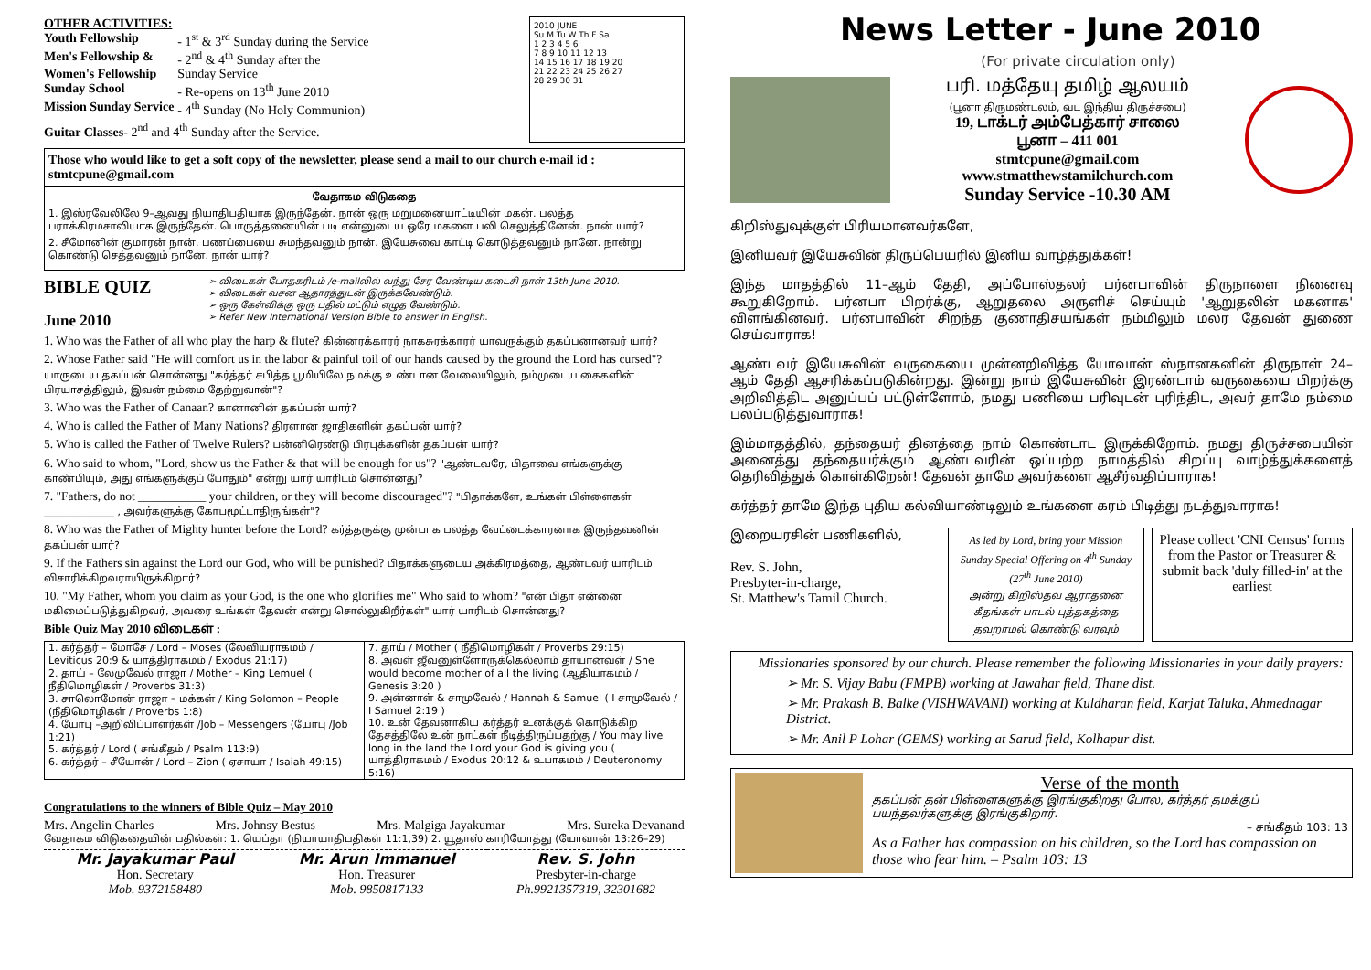OTHER ACTIVITIES:
| Youth Fellowship | - 1<sup>st</sup> & 3<sup>rd</sup> Sunday during the Service |
| Men's Fellowship & | - 2<sup>nd</sup> & 4<sup>th</sup> Sunday after the |
| Women's Fellowship | Sunday Service |
| Sunday School | - Re-opens on 13<sup>th</sup> June 2010 |
| Mission Sunday Service | - 4<sup>th</sup> Sunday (No Holy Communion) |
Guitar Classes- 2<sup>nd</sup> and 4<sup>th</sup> Sunday after the Service.
2010 JUNE
Su M Tu W Th F Sa
1 2 3 4 5 6
7 8 9 10 11 12 13
14 15 16 17 18 19 20
21 22 23 24 25 26 27
28 29 30 31
Those who would like to get a soft copy of the newsletter, please send a mail to our church e-mail id : stmtcpune@gmail.com
வேதாகம விடுகதை
1. இஸ்ரவேலிலே 9–ஆவது நியாதிபதியாக இருந்தேன். நான் ஒரு மறுமனையாட்டியின் மகன். பலத்த பராக்கிரமசாலியாக இருந்தேன். பொருத்தனையின் படி என்னுடைய ஒரே மகளை பலி செலுத்தினேன். நான் யார்?
2. சீமோனின் குமாரன் நான். பணப்பையை சுமந்தவனும் நான். இயேசுவை காட்டி கொடுத்தவனும் நானே. நான்று கொண்டு செத்தவனும் நானே. நான் யார்?
BIBLE QUIZ
June 2010
➢ விடைகள் போதகரிடம் /e-mailலில் வந்து சேர வேண்டிய கடைசி நாள் 13th June 2010.
➢ விடைகள் வசன ஆதாரத்துடன் இருக்கவேண்டும்.
➢ ஒரு கேள்விக்கு ஒரு பதில் மட்டும் எழுத வேண்டும்.
➢ Refer New International Version Bible to answer in English.
1. Who was the Father of all who play the harp & flute? கின்னரக்காரர் நாகசுரக்காரர் யாவருக்கும் தகப்பனானவர் யார்?
2. Whose Father said "He will comfort us in the labor & painful toil of our hands caused by the ground the Lord has cursed"? யாருடைய தகப்பன் சொன்னது "கர்த்தர் சபித்த பூமியிலே நமக்கு உண்டான வேலையிலும், நம்முடைய கைகளின் பிரயாசத்திலும், இவன் நம்மை தேற்றுவான்"?
3. Who was the Father of Canaan? கானானின் தகப்பன் யார்?
4. Who is called the Father of Many Nations? திரளான ஜாதிகளின் தகப்பன் யார்?
5. Who is called the Father of Twelve Rulers? பன்னிரெண்டு பிரபுக்களின் தகப்பன் யார்?
6. Who said to whom, "Lord, show us the Father & that will be enough for us"? "ஆண்டவரே, பிதாவை எங்களுக்கு காண்பியும், அது எங்களுக்குப் போதும்" என்று யார் யாரிடம் சொன்னது?
7. "Fathers, do not ___________ your children, or they will become discouraged"? "பிதாக்களே, உங்கள் பிள்ளைகள் ______________ , அவர்களுக்கு கோபமூட்டாதிருங்கள்"?
8. Who was the Father of Mighty hunter before the Lord? கர்த்தருக்கு முன்பாக பலத்த வேட்டைக்காரனாக இருந்தவனின் தகப்பன் யார்?
9. If the Fathers sin against the Lord our God, who will be punished? பிதாக்களுடைய அக்கிரமத்தை, ஆண்டவர் யாரிடம் விசாரிக்கிறவராயிருக்கிறார்?
10. "My Father, whom you claim as your God, is the one who glorifies me" Who said to whom? "என் பிதா என்னை மகிமைப்படுத்துகிறவர், அவரை உங்கள் தேவன் என்று சொல்லுகிறீர்கள்" யார் யாரிடம் சொன்னது?
Bible Quiz May 2010 விடைகள் :
| 1. கர்த்தர் – மோசே / Lord – Moses (லேவியராகமம் / Leviticus 20:9 & யாத்திராகமம் / Exodus 21:17) 2. தாய் – லேமுவேல் ராஜா / Mother – King Lemuel ( நீதிமொழிகள் / Proverbs 31:3) 3. சாலொமோன் ராஜா – மக்கள் / King Solomon – People (நீதிமொழிகள் / Proverbs 1:8) 4. யோபு –அறிவிப்பாளர்கள் /Job – Messengers (யோபு /Job 1:21) 5. கர்த்தர் / Lord ( சங்கீதம் / Psalm 113:9) 6. கர்த்தர் – சீயோன் / Lord – Zion ( ஏசாயா / Isaiah 49:15) | 7. தாய் / Mother ( நீதிமொழிகள் / Proverbs 29:15) 8. அவள் ஜீவனுள்ளோருக்கெல்லாம் தாயானவள் / She would become mother of all the living (ஆதியாகமம் / Genesis 3:20 ) 9. அன்னாள் & சாமுவேல் / Hannah & Samuel ( I சாமுவேல் / I Samuel 2:19 ) 10. உன் தேவனாகிய கர்த்தர் உனக்குக் கொடுக்கிற தேசத்திலே உன் நாட்கள் நீடித்திருப்பதற்கு / You may live long in the land the Lord your God is giving you ( யாத்திராகமம் / Exodus 20:12 & உபாகமம் / Deuteronomy 5:16) |
Congratulations to the winners of Bible Quiz – May 2010
Mrs. Angelin Charles Mrs. Johnsy Bestus Mrs. Malgiga Jayakumar Mrs. Sureka Devanand
வேதாகம விடுகதையின் பதில்கள்: 1. யெப்தா (நியாயாதிபதிகள் 11:1,39) 2. யூதாஸ் காரியோத்து (யோவான் 13:26–29)
| Mr. Jayakumar Paul Hon. Secretary Mob. 9372158480 | Mr. Arun Immanuel Hon. Treasurer Mob. 9850817133 | Rev. S. John Presbyter-in-charge Ph.9921357319, 32301682 |
News Letter - June 2010
(For private circulation only)
பரி. மத்தேயு தமிழ் ஆலயம்
(பூனா திருமண்டலம், வட இந்திய திருச்சபை)
19, டாக்டர் அம்பேத்கார் சாலை
பூனா – 411 001
stmtcpune@gmail.com
www.stmatthewstamilchurch.com
Sunday Service -10.30 AM
கிறிஸ்துவுக்குள் பிரியமானவர்களே,
இனியவர் இயேசுவின் திருப்பெயரில் இனிய வாழ்த்துக்கள்!
இந்த மாதத்தில் 11–ஆம் தேதி, அப்போஸ்தலர் பர்னபாவின் திருநாளை நினைவு கூறுகிறோம். பர்னபா பிறர்க்கு, ஆறுதலை அருளிச் செய்யும் 'ஆறுதலின் மகனாக' விளங்கினவர். பர்னபாவின் சிறந்த குணாதிசயங்கள் நம்மிலும் மலர தேவன் துணை செய்வாராக!
ஆண்டவர் இயேசுவின் வருகையை முன்னறிவித்த யோவான் ஸ்நானகனின் திருநாள் 24–ஆம் தேதி ஆசரிக்கப்படுகின்றது. இன்று நாம் இயேசுவின் இரண்டாம் வருகையை பிறர்க்கு அறிவித்திட அனுப்பப் பட்டுள்ளோம், நமது பணியை பரிவுடன் புரிந்திட, அவர் தாமே நம்மை பலப்படுத்துவாராக!
இம்மாதத்தில், தந்தையர் தினத்தை நாம் கொண்டாட இருக்கிறோம். நமது திருச்சபையின் அனைத்து தந்தையர்க்கும் ஆண்டவரின் ஒப்பற்ற நாமத்தில் சிறப்பு வாழ்த்துக்களைத் தெரிவித்துக் கொள்கிறேன்! தேவன் தாமே அவர்களை ஆசீர்வதிப்பாராக!
கர்த்தர் தாமே இந்த புதிய கல்வியாண்டிலும் உங்களை கரம் பிடித்து நடத்துவாராக!
இறையரசின் பணிகளில்,
Rev. S. John,
Presbyter-in-charge,
St. Matthew's Tamil Church.
As led by Lord, bring your Mission Sunday Special Offering on 4<sup>th</sup> Sunday (27<sup>th</sup> June 2010)
அன்று கிறிஸ்தவ ஆராதனை கீதங்கள் பாடல் புத்தகத்தை தவறாமல் கொண்டு வரவும்
Please collect 'CNI Census' forms from the Pastor or Treasurer & submit back 'duly filled-in' at the earliest
Missionaries sponsored by our church. Please remember the following Missionaries in your daily prayers:
➢ Mr. S. Vijay Babu (FMPB) working at Jawahar field, Thane dist.
➢ Mr. Prakash B. Balke (VISHWAVANI) working at Kuldharan field, Karjat Taluka, Ahmednagar District.
➢ Mr. Anil P Lohar (GEMS) working at Sarud field, Kolhapur dist.
Verse of the month
தகப்பன் தன் பிள்ளைகளுக்கு இரங்குகிறது போல, கர்த்தர் தமக்குப் பயந்தவர்களுக்கு இரங்குகிறார்.
– சங்கீதம் 103: 13
As a Father has compassion on his children, so the Lord has compassion on those who fear him. – Psalm 103: 13